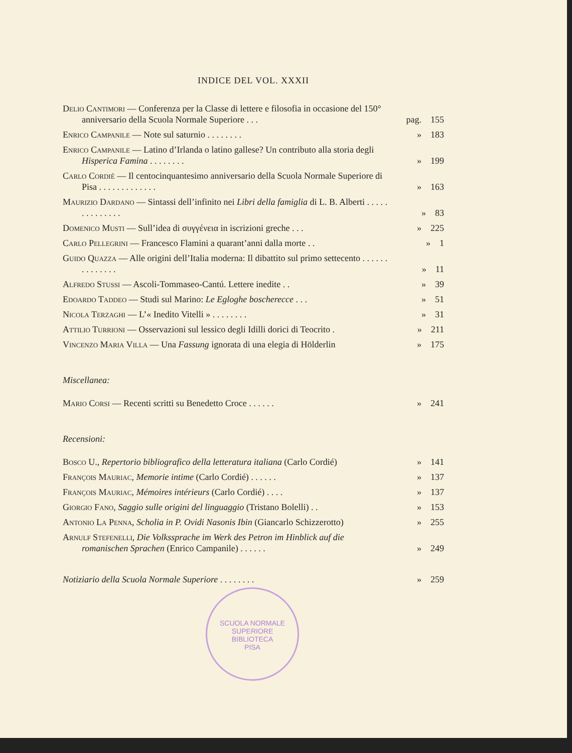INDICE DEL VOL. XXXII
Delio Cantimori — Conferenza per la Classe di lettere e filosofia in occasione del 150° anniversario della Scuola Normale Superiore . . .
pag. 155
Enrico Campanile — Note sul saturnio . . . . . . . . » 183
Enrico Campanile — Latino d’Irlanda o latino gallese? Un contributo alla storia degli Hisperica Famina . . . . . . . .
» 199
Carlo Cordié — Il centocinquantesimo anniversario della Scuola Normale Superiore di Pisa . . . . . . . . . . . . .
» 163
Maurizio Dardano — Sintassi dell’infinito nei Libri della famiglia di L. B. Alberti . . . . . . . . . . . . . .
» 83
Domenico Musti — Sull’idea di συγγένεια in iscrizioni greche . . .
» 225
Carlo Pellegrini — Francesco Flamini a quarant’anni dalla morte . .
» 1
Guido Quazza — Alle origini dell’Italia moderna: Il dibattito sul primo settecento . . . . . . . . . . . . . .
» 11
Alfredo Stussi — Ascoli-Tommaseo-Cantú. Lettere inedite . . » 39
Edoardo Taddeo — Studi sul Marino: Le Egloghe boscherecce . . .
» 51
Nicola Terzaghi — L’« Inedito Vitelli » . . . . . . . . » 31
Attilio Turrioni — Osservazioni sul lessico degli Idilli dorici di Teocrito .
» 211
Vincenzo Maria Villa — Una Fassung ignorata di una elegia di Hölderlin
» 175
Miscellanea:
Mario Corsi — Recenti scritti su Benedetto Croce . . . . . . » 241
Recensioni:
Bosco U., Repertorio bibliografico della letteratura italiana (Carlo Cordié)
» 141
François Mauriac, Memorie intime (Carlo Cordié) . . . . . . » 137
François Mauriac, Mémoires intérieurs (Carlo Cordié) . . . . » 137
Giorgio Fano, Saggio sulle origini del linguaggio (Tristano Bolelli) . .
» 153
Antonio La Penna, Scholia in P. Ovidi Nasonis Ibin (Giancarlo Schizzerotto)
» 255
Arnulf Stefenelli, Die Volkssprache im Werk des Petron im Hinblick auf die romanischen Sprachen (Enrico Campanile) . . . . . .
» 249
Notiziario della Scuola Normale Superiore . . . . . . . . » 259
SCUOLA NORMALE SUPERIORE
BIBLIOTECA
PISA